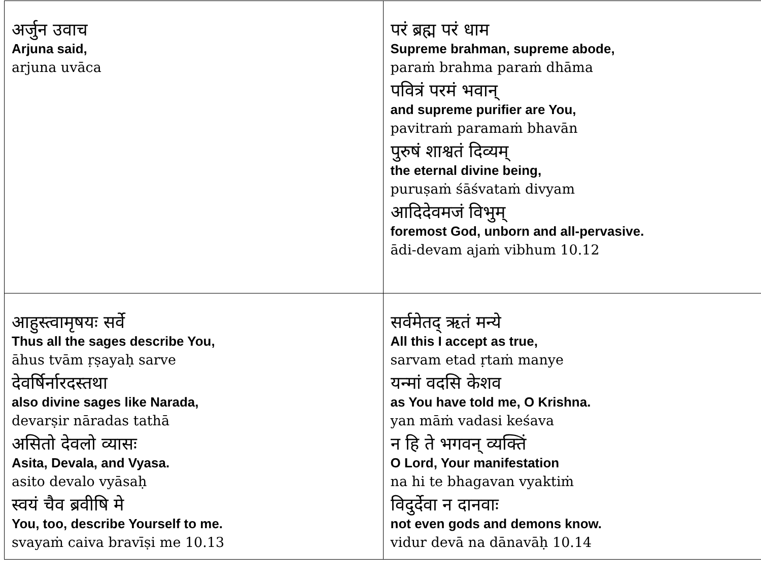| अर्जुन उवाच Arjuna said, arjuna uvāca | परं ब्रह्म परं धाम Supreme brahman, supreme abode, paraṁ brahma paraṁ dhāma पवित्रं परमं भवान् and supreme purifier are You, pavitraṁ paramaṁ bhavān पुरुषं शाश्वतं दिव्यम् the eternal divine being, puruṣaṁ śāśvataṁ divyam आदिदेवमजं विभुम् foremost God, unborn and all-pervasive. ādi-devam ajaṁ vibhum 10.12 |
| आहुस्त्वामृषयः सर्वे Thus all the sages describe You, āhus tvām ṛṣayaḥ sarve देवर्षिर्नारदस्तथा also divine sages like Narada, devarṣir nāradas tathā असितो देवलो व्यासः Asita, Devala, and Vyasa. asito devalo vyāsaḥ स्वयं चैव ब्रवीषि मे You, too, describe Yourself to me. svayaṁ caiva bravīṣi me 10.13 | सर्वमेतद् ऋतं मन्ये All this I accept as true, sarvam etad ṛtaṁ manye यन्मां वदसि केशव as You have told me, O Krishna. yan māṁ vadasi keśava न हि ते भगवन् व्यक्तिं O Lord, Your manifestation na hi te bhagavan vyaktiṁ विदुर्देवा न दानवाः not even gods and demons know. vidur devā na dānavāḥ 10.14 |